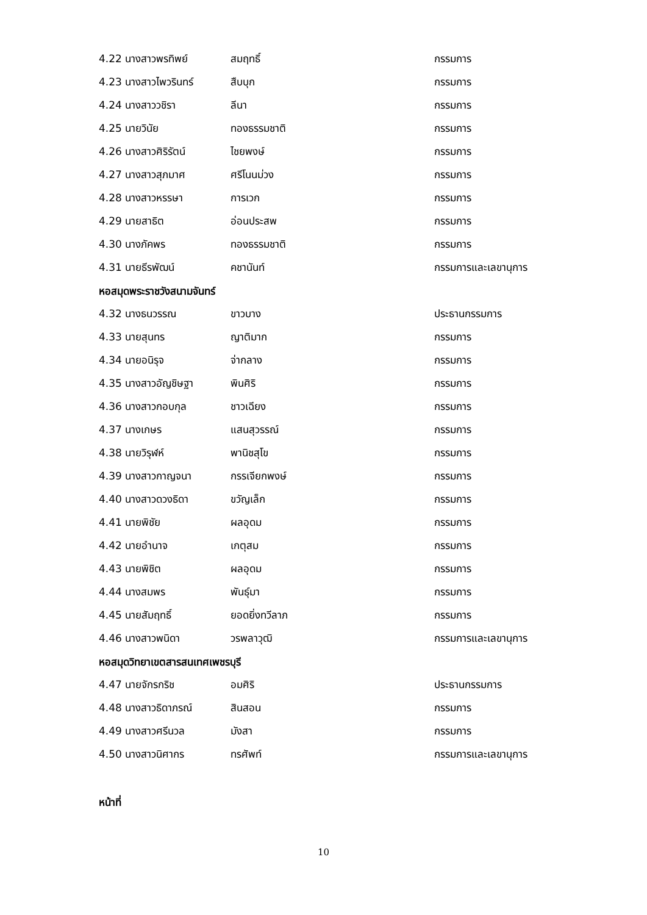4.22 นางสาวพรทิพย์ สมฤทธิ์ กรรมการ
4.23 นางสาวไพวรินทร์ สืบบุก กรรมการ
4.24 นางสาววชิรา ลีนา กรรมการ
4.25 นายวินัย ทองธรรมชาติ กรรมการ
4.26 นางสาวศิริรัตน์ ไชยพงษ์ กรรมการ
4.27 นางสาวสุภมาศ ศรีโนนม่วง กรรมการ
4.28 นางสาวหรรษา การเวก กรรมการ
4.29 นายสาธิต อ่อนประสพ กรรมการ
4.30 นางภัคพร ทองธรรมชาติ กรรมการ
4.31 นายธีรพัฒน์ คชานันท์ กรรมการและเลขานุการ
หอสมุดพระราชวังสนามจันทร์
4.32 นางธนวรรณ ขาวบาง ประธานกรรมการ
4.33 นายสุนทร ญาติมาก กรรมการ
4.34 นายอนิรุจ จ่ากลาง กรรมการ
4.35 นางสาวอัญชิษฐา พินศิริ กรรมการ
4.36 นางสาวกอบกุล ชาวเฉียง กรรมการ
4.37 นางเกษร แสนสุวรรณ์ กรรมการ
4.38 นายวิรุฬห์ พานิชสุโข กรรมการ
4.39 นางสาวกาญจนา กรรเจียกพงษ์ กรรมการ
4.40 นางสาวดวงธิดา ขวัญเล็ก กรรมการ
4.41 นายพิชัย ผลอุดม กรรมการ
4.42 นายอำนาจ เกตุสม กรรมการ
4.43 นายพิชิต ผลอุดม กรรมการ
4.44 นางสมพร พันธุ์มา กรรมการ
4.45 นายสัมฤทธิ์ ยอดยิ่งทวีลาภ กรรมการ
4.46 นางสาวพนิดา วรพลาวุฒิ กรรมการและเลขานุการ
หอสมุดวิทยาเขตสารสนเทศเพชรบุรี
4.47 นายจักรกริช อมศิริ ประธานกรรมการ
4.48 นางสาวธิดาภรณ์ สินสอน กรรมการ
4.49 นางสาวศรีนวล มังสา กรรมการ
4.50 นางสาวนิศากร ทรศัพท์ กรรมการและเลขานุการ
หน้าที่
10